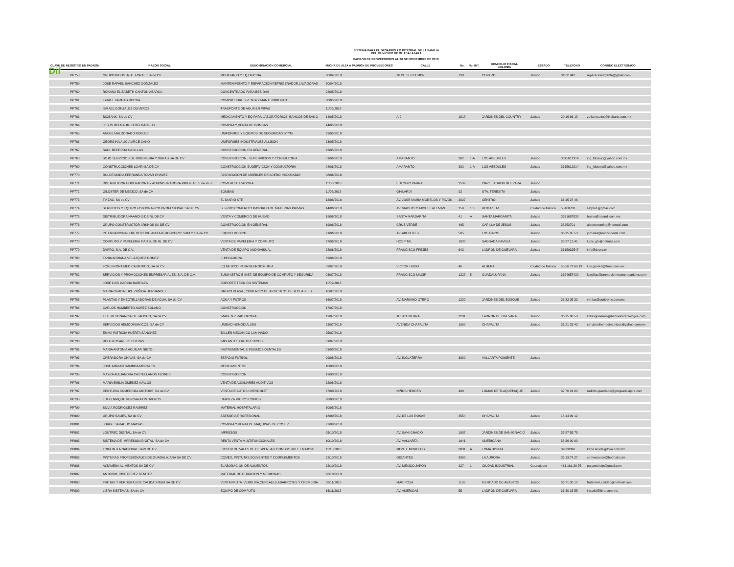Dif
SISTEMA PARA EL DESARROLLO INTEGRAL DE LA FAMILIA
DEL MUNICIPIO DE GUADALAJARA
PADRÓN DE PROVEEDORES AL 30 DE NOVIEMBRE DE 2018.
| CLAVE DE REGISTRO EN PADRÓN | RAZON SOCIAL | DENOMINACIÓN COMERCIAL | FECHA DE ALTA A PADRÓN DE PROVEEDORES | CALLE | No. | No. INT. | DOMICILIO FISCAL COLONIA | ESTADO | TELEFONO | CORREO ELECTRÓNICO |
| --- | --- | --- | --- | --- | --- | --- | --- | --- | --- | --- |
| PP758 | GRUPO INDUSTRIAL FORTE, SA de CV | MOBILIARIO Y EQ OFICINA | 30/04/2018 | 16 DE SEPTIEMBRE | 138 | | CENTRO | Jalisco | 31331842 | reparacionurgente@gmail.com |
| PP759 | JOSE RAFAEL SANCHEZ GONZALEZ | MANTENIMIENTO Y REPARACION REFRIGERADOR,LAVADORAS | 30/04/2018 | | | | | | | |
| PP760 | ROXANA ELIZABETH CANTON ABARCA | CONCENTRADO PARA BEBIDAS | 02/05/2018 | | | | | | | |
| PP761 | ISRAEL VARGAS ROCHA | COMPRESORES VENTA Y MANTENIMIENTO | 08/05/2018 | | | | | | | |
| PP762 | ISMAEL GONZALEZ OLIVEROS | TRASPORTE DE AGUA EN PIPAS | 11/05/2018 | | | | | | | |
| PP763 | BIOBANK, SA de CV | MEDICAMENTO Y EQ PARA LABORATORIOS, BANCOS DE SANG | 14/05/2018 | A-2 | 1818 | | JARDINES DEL COUNTRY | Jalisco | 20 16 66 18 | zoila.rosales@biobank.com.mx |
| PP764 | JESUS DELGADILLO DELGADILLO | COMPRA Y VENTA DE BOMBAS | 14/05/2018 | | | | | | | |
| PP765 | ANGEL MALDONADO ROBLES | UNIFORMES Y EQUIPOS DE SEGURIDAD STYM | 23/05/2018 | | | | | | | |
| PP766 | GEORGINA ALICIA ARCE CANO | UNIFORMES INDUSTRIALES ALLISON | 23/05/2018 | | | | | | | |
| PP767 | SAUL BECERRA CASILLAS | CONSTRUCCION EN GENERAL | 23/05/2018 | | | | | | | |
| PP768 | SOJO SERVICIOS DE INGENIERIA Y OBRAS SA DE CV | CONSTRUCCION , SUPERVICION Y CONSULTORIA | 01/06/2018 | AMARANTO | 302 | 1-A | LOS ABEDULES | Jalisco | 3315612914 | ing_fdosojo@yahoo.com.mx |
| PP769 | CONSTRUCCIONES LOARI SA DE CV | CONSTRUCCION SUOERVICION Y CONSULTORIA | 04/06/2018 | AMARANTO | 302 | 1-A | LOS ABEDULES | Jalisco | 3315612914 | ing_fdosojo@yahoo.com.mx |
| PP770 | DULCE MARIA FERNANDA TOVAR CHAVEZ | FABRICACION DE MUEBLES DE ACERO INOXIDABLE | 08/06/2018 | | | | | | | |
| PP771 | DISTRIBUIDORA OPERADORA Y ADMINISTRADORA IMPERIAL, S de RL d | COMERCIALIZADORA | 11/06/2018 | EULOGIO PARRA | 2539 | | CIRC. LADRON GUEVARA | Jalisco | | |
| PP772 | GILOSTER DE MEXICO, SA de CV | BOMBAS | 11/06/2018 | GHILARDI | 92 | | STA. TERESITA | Jalisco | | |
| PP773 | TV ZAC, SA de CV | EL DIARIO NTR | 12/06/2018 | AV. JOSE MARIA MORELOS Y PAVON | 2027 | | CENTRO | Jalisco | 36 15 27 46 | |
| PP774 | SERVICIOS Y EQUIPO FOTOGRAFICO PROFESIONAL SA DE CV | SEFPRO COMERCIO MAYOREO DE MATERIAS PRIMAS | 14/06/2018 | AV. VIADUCTO MIGUEL ALEMAN | 259 | 103 | ROMA SUR | Ciudad de México | 55168708 | sefpro1@gmail.com |
| PP775 | DISTRIBUIDORA NAANDI S DE RL DE CV | VENTA Y COMERCIO DE HUEVO | 18/06/2018 | SANTA MARGARITA | 41 | A | SANTA MARGARITA | Jalisco | 3331657835 | huevo@naandi.com.mx |
| PP776 | GRUPO CONSTRUCTOR ARKHOS SA DE CV | CONSTRUCCION EN GENERAL | 19/06/2018 | CRUZ VERDE | 495 | | CAPILLA DE JESUS | Jalisco | 38253701 | albertomarting@hotmail.com |
| PP777 | INTERNACIONAL ORTHOPEDIC AND ARTROSCOPIC SUPLY, SA de CV | EQUIPO MEDICO | 21/06/2018 | AV. ABEDULES | 505 | | LOS PINOS | Jalisco | 36 15 85 53 | jornelas@imoccidente.com |
| PP778 | COMPUTO Y PAPELERIA MAD S. DE RL DE CV | VENTA DE PAPELERIA Y COMPUTO | 27/06/2018 | HOSPITAL | 1038 | | SAGRADA FAMILIA | Jalisco | 38.27.12.41 | lupis_gtv@hotmail.com |
| PP779 | DVPRO, S.A. DE C.V. | VENTA DE EQUIPO AUDIOVISUAL | 28/06/2018 | FRANCISCO FREJES | 643 | | LADRON DE GUEVARA | Jalisco | 3315932547 | info@dvpro.tv |
| PP780 | TANIA ADRIANA VELAZQUEZ GOMEZ | FUMIGADORA | 29/06/2018 | | | | | | | |
| PP781 | FOREFRONT MEDICA MEXICO, SA de CV | EQ MEDICO PARA NEUROCIRUGIA | 03/07/2018 | VICTOR HUGO | 46 | | ALBERT | Ciudad de México | 55 56 72 69 13 | luis.gomez@ffmm.com.mx |
| PP782 | SERVICIOS Y PROMOCIONES EMPRESARIALES, S.A. DE C.V. | SUMINISTRO E INST. DE EQUIPO DE COMPUTO Y SEGURIDA | 03/07/2018 | FRANCISCO MACIR | 1328 | 5 | GUADALUPANA | Jalisco | 3324657430 | lcasillas@promocionesempresariales.com |
| PP783 | JOSE LUIS GARCIA BARRAZA | SOPORTE TECNICO SISTEMAS | 11/07/2018 | | | | | | | |
| PP784 | MARIA GUADALUPE ZUÑIGA HERNANDEZ | GRUPO PLASA , COMERCIO DE ARTICULOS DESECHABLES | 16/07/2018 | | | | | | | |
| PP785 | PLANTAS Y EMBOTELLADORAS DE AGUA, SA de CV | AGUA Y FILTROS | 16/07/2018 | AV. MARIANO OTERO | 1230 | | JARDINES DEL BOSQUE | Jalisco | 36 32 05 33 | ventas@puritronic.com.mx |
| PP786 | CARLOS HUMBERTO NUÑEZ SOLANO | CONSTRUCCION | 17/07/2018 | | | | | | | |
| PP787 | TELERESONANCIA DE JALISCO, SA de CV | IMAGEN Y RADIOLOGIA | 19/07/2018 | JUSTO SIERRA | 2231 | | LADRON DE GUEVARA | Jalisco | 36 15 80 58 | licluisguillermo@bañuelosradiologos.com |
| PP788 | SERVICIOS HEMODINAMICOS, SA de CV | UNIDAD HEMODIALISIS | 23/07/2018 | AVENIDA CHAPALITA | 1069 | | CHAPALITA | Jalisco | 31 21 25 43 | servicioshemodinamicos@yahoo.com.mx |
| PP789 | EMMA PATRICIA HUERTA SANCHEZ | TALLER MECANICO LAMINADO | 25/07/2018 | | | | | | | |
| PP790 | ROBERTO ARELIS CUEVAS | IMPLANTES ORTOPEDICOS | 31/07/2018 | | | | | | | |
| PP791 | MARIA ANTONIA AGUILAR NIETO | INSTRUMENTAL E INSUMOS DENTALES | 01/08/2018 | | | | | | | |
| PP793 | OPERADORA CHIVAS, SA de CV | ESTADIO FUTBOL | 09/08/2018 | AV. INGLATERRA | 3089 | | VALLARTA PONIENTE | Jalisco | | |
| PP794 | JOSE ADRIAN GAMBOA MORALES | MEDICAMENTOS | 10/08/2018 | | | | | | | |
| PP795 | MAYRA ALEJANDRA CASTELLANOS FLORES | CONSTRUCCION | 13/08/2018 | | | | | | | |
| PP796 | MARIA EMILIA JIMENEZ AVALOS | VENTA DE AUXILIARES AUDITIVOS | 22/08/2018 | | | | | | | |
| PP797 | CENTURIA COMERCIAL MOTORS, SA de CV | VENTA DE AUTOS CHEVROLET | 27/08/2018 | NIÑOS HEROES | 480 | | LOMAS DE TLAQUEPAQUE | Jalisco | 37 70 24 00 | rodolfo.guardado@gmguadalajara.com |
| PP798 | LUIS ENRIQUE VERGARA ONTIVEROS | LIMPIEZA MICROSCOPIOS | 28/08/2018 | | | | | | | |
| PP799 | SILVIA RODRIGUEZ RAMIREZ | MATERIAL HOSPITALARIO | 30/08/2018 | | | | | | | |
| PP800 | GRUPO SALIEV, SA de CV | ASESORIA PROFESIONAL | 18/09/2018 | AV. DE LAS ROSAS | 2554 | | CHAPALITA | Jalisco | 18 14 09 12 | |
| PP801 | JORGE SARACHO MACIAS | COMPRA Y VENTA DE MAQUINAS DE COSER | 27/09/2018 | | | | | | | |
| PP802 | LOUTREC DIGITAL, SA de CV | IMPRESOS | 05/10/2018 | AV. SAN IGNACIO | 1087 | | JARDINES DE SAN IGNACIO | Jalisco | 35 87 55 75 | |
| PP803 | SISTEMA DE IMPRESION DIGITAL, SA de CV | RENTA VENTA MULTIFUNCIONALES | 10/10/2018 | AV. VALLARTA | 1941 | | AMERICANA | Jalisco | 38 26 00 00 | |
| PP804 | TOKA INTERNACIONAL SAPI DE CV | EMISOR DE VALES DE DESPENSA Y COMBUSTIBLE EN MONE | 11/10/2018 | MONTE MORELOS | 3831 | A | LOMA BONITA | Jalisco | 32080390 | karla.arriola@toka.com.mx |
| PP805 | PINTURAS PROFESIONALES DE GUADALAJARA SA DE CV | COMEX, PINTUTAS,SOLVENTES Y COMPLEMENTOS | 22/10/2018 | GIGANTES | 3909 | | LA AURORA | Jalisco | 36.13.74.27 | comexnancy@hotmail.com |
| PP806 | ALTAMESA ALIMENTOS SA DE CV | ELABORACION DE ALIMENTOS | 22/10/2018 | AV. MEXICO JAPON | 227 | 1 | CIUDAD INDUSTRIAL | Guanajuato | 461.161.39.75 | patymichelp@gmail.com |
| PP807 | ANTONIO JOSE PEREZ BENITEZ | MATERIAL DE CURACION Y MEDICINAS | 26/10/2018 | | | | | | | |
| PP808 | FRUTAS Y VERDURAS DE CALIDAD M&M SA DE CV | VENTA FRUTA ,VERDURA,CEREALES,ABARROTES Y CREMERIA | 08/11/2018 | MARIPOSA | 1165 | | MERCADO DE ABASTOS | Jalisco | 36.71.30.12 | frutasmm.calidad@hotmail.com |
| PP809 | LIBRA SISTEMAS, SA de CV | EQUIPO DE COMPUTO | 16/11/2018 | AV. AMERICAS | 55 | | LADRON DE GUEVARA | Jalisco | 36 30 15 55 | jrosale@libra.com.mx |